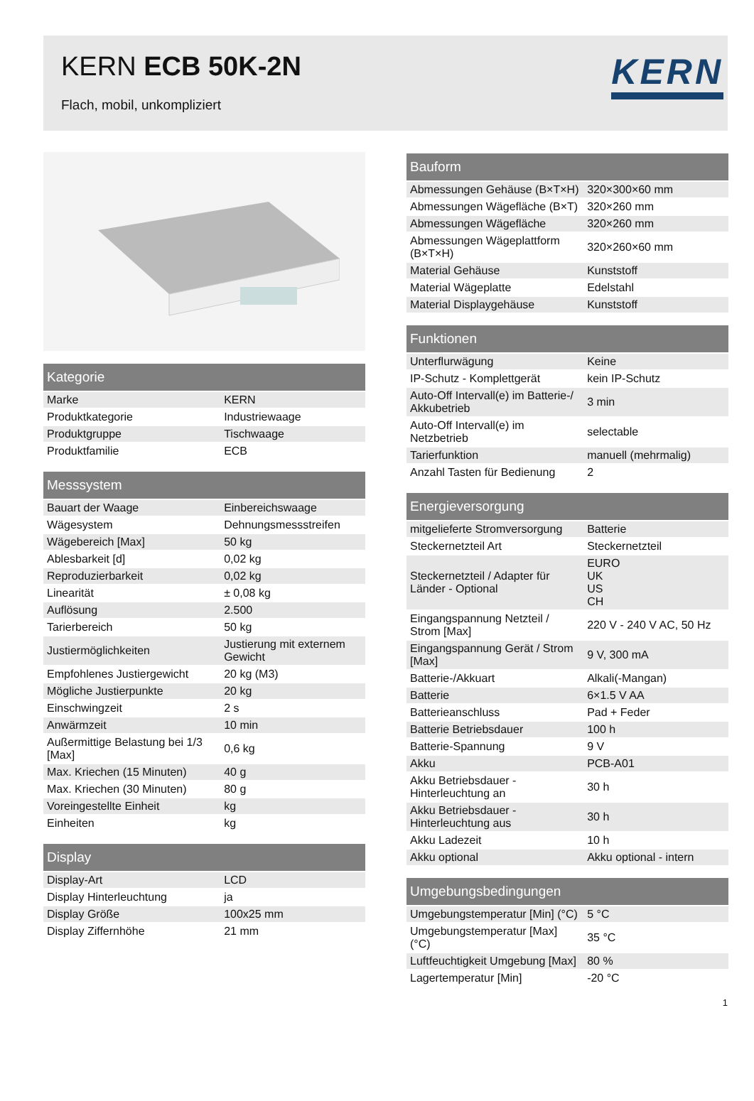KERN ECB 50K-2N
Flach, mobil, unkompliziert
KERN
| Kategorie | |
| --- | --- |
| Marke | KERN |
| Produktkategorie | Industriewaage |
| Produktgruppe | Tischwaage |
| Produktfamilie | ECB |
| Messsystem | |
| --- | --- |
| Bauart der Waage | Einbereichswaage |
| Wägesystem | Dehnungsmessstreifen |
| Wägebereich [Max] | 50 kg |
| Ablesbarkeit [d] | 0,02 kg |
| Reproduzierbarkeit | 0,02 kg |
| Linearität | ± 0,08 kg |
| Auflösung | 2.500 |
| Tarierbereich | 50 kg |
| Justiermöglichkeiten | Justierung mit externem Gewicht |
| Empfohlenes Justiergewicht | 20 kg (M3) |
| Mögliche Justierpunkte | 20 kg |
| Einschwingzeit | 2 s |
| Anwärmzeit | 10 min |
| Außermittige Belastung bei 1/3 [Max] | 0,6 kg |
| Max. Kriechen (15 Minuten) | 40 g |
| Max. Kriechen (30 Minuten) | 80 g |
| Voreingestellte Einheit | kg |
| Einheiten | kg |
| Display | |
| --- | --- |
| Display-Art | LCD |
| Display Hinterleuchtung | ja |
| Display Größe | 100x25 mm |
| Display Ziffernhöhe | 21 mm |
| Bauform | |
| --- | --- |
| Abmessungen Gehäuse (B×T×H) | 320×300×60 mm |
| Abmessungen Wägefläche (B×T) | 320×260 mm |
| Abmessungen Wägefläche | 320×260 mm |
| Abmessungen Wägeplattform (B×T×H) | 320×260×60 mm |
| Material Gehäuse | Kunststoff |
| Material Wägeplatte | Edelstahl |
| Material Displaygehäuse | Kunststoff |
| Funktionen | |
| --- | --- |
| Unterflurwägung | Keine |
| IP-Schutz - Komplettgerät | kein IP-Schutz |
| Auto-Off Intervall(e) im Batterie-/ Akkubetrieb | 3 min |
| Auto-Off Intervall(e) im Netzbetrieb | selectable |
| Tarierfunktion | manuell (mehrmalig) |
| Anzahl Tasten für Bedienung | 2 |
| Energieversorgung | |
| --- | --- |
| mitgelieferte Stromversorgung | Batterie |
| Steckernetzteil Art | Steckernetzteil |
| Steckernetzteil / Adapter für Länder - Optional | EURO UK US CH |
| Eingangspannung Netzteil / Strom [Max] | 220 V - 240 V AC, 50 Hz |
| Eingangspannung Gerät / Strom [Max] | 9 V, 300 mA |
| Batterie-/Akkuart | Alkali(-Mangan) |
| Batterie | 6×1.5 V AA |
| Batterieanschluss | Pad + Feder |
| Batterie Betriebsdauer | 100 h |
| Batterie-Spannung | 9 V |
| Akku | PCB-A01 |
| Akku Betriebsdauer - Hinterleuchtung an | 30 h |
| Akku Betriebsdauer - Hinterleuchtung aus | 30 h |
| Akku Ladezeit | 10 h |
| Akku optional | Akku optional - intern |
| Umgebungsbedingungen | |
| --- | --- |
| Umgebungstemperatur [Min] (°C) | 5 °C |
| Umgebungstemperatur [Max] (°C) | 35 °C |
| Luftfeuchtigkeit Umgebung [Max] | 80 % |
| Lagertemperatur [Min] | -20 °C |
1